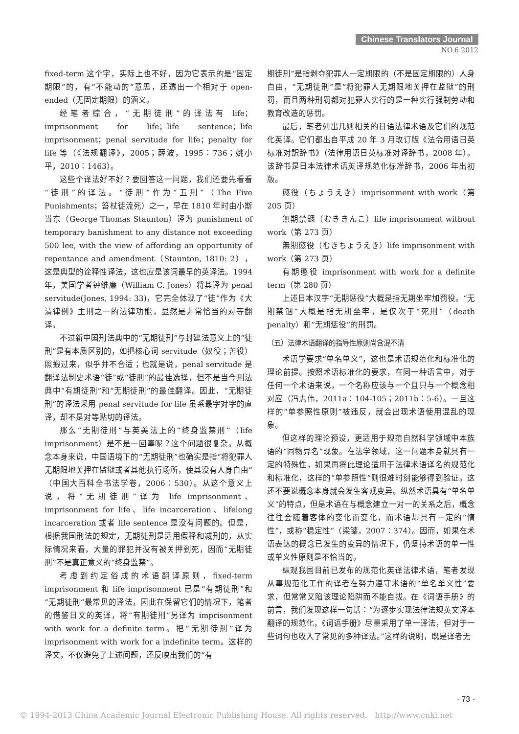Chinese Translators Journal
NO.6 2012
fixed-term 这个字，实际上也不好，因为它表示的是“固定期限”的，有“不能动的”意思，还透出一个相对于 open-ended（无固定期限）的涵义。
经笔者综合，“无期徒刑”的译法有 life；imprisonment for life；life sentence；life imprisonment；penal servitude for life；penalty for life 等（《法规翻译》，2005；薛波，1995：736；姚小平，2010：1463）。
这些个译法好不好？要回答这一问题，我们还要先看看“徒刑”的译法。“徒刑”作为“五刑”（The Five Punishments；笞杖徒流死）之一，早在 1810 年时由小斯当东（George Thomas Staunton）译为 punishment of temporary banishment to any distance not exceeding 500 lee, with the view of affording an opportunity of repentance and amendment（Staunton, 1810: 2），这是典型的诠释性译法，这也应是该词最早的英译法。1994 年，美国学者钟维廉（William C. Jones）将其译为 penal servitude(Jones, 1994: 33)，它完全体现了“徒”作为《大清律例》主刑之一的法律功能，显然是非常恰当的对等翻译。
不过新中国刑法典中的“无期徒刑”与封建法意义上的“徒刑”是有本质区别的，如把核心词 servitude（奴役；苦役）照搬过来，似乎并不合适；也就是说，penal servitude 是翻译法制史术语“徒”或“徒刑”的最佳选择，但不是当今刑法典中“有期徒刑”和“无期徒刑”的最佳翻译。因此，“无期徒刑”的译法采用 penal servitude for life 虽系最字对字的直译，却不是对等贴切的译法。
那么“无期徒刑”与英美法上的“终身监禁刑”（life imprisonment）是不是一回事呢？这个问题很复杂。从概念本身来说，中国语境下的“无期徒刑”也确实是指“将犯罪人无期限地关押在监狱或者其他执行场所，使其没有人身自由”（中国大百科全书法学卷，2006：530）。从这个意义上说，将“无期徒刑”译为 life imprisonment、imprisonment for life、life incarceration、lifelong incarceration 或者 life sentence 是没有问题的。但是，根据我国刑法的规定，无期徒刑是适用假释和减刑的，从实际情况来看，大量的罪犯并没有被关押到死，因而“无期徒刑”不是真正意义的“终身监禁”。
考虑到约定俗成的术语翻译原则，fixed-term imprisonment 和 life imprisonment 已是“有期徒刑”和“无期徒刑”最常见的译法，因此在保留它们的情况下，笔者的借鉴日文的英译，将“有期徒刑”另译为 imprisonment with work for a definite term。把“无期徒刑”译为 imprisonment with work for a indefinite term。这样的译文，不仅避免了上述问题，还反映出我们的“有
期徒刑”是指剥夺犯罪人一定期限的（不是固定期限的）人身自由，“无期徒刑”是“将犯罪人无期限地关押在监狱”的刑罚，而且两种刑罚都对犯罪人实行的是一种实行强制劳动和教育改造的惩罚。
最后，笔者列出几则相关的日语法律术语及它们的规范化英译。它们都出自平成 20 年 3 月改订版《法令用语日英标准对訳辞书》（法律用语日英标准对译辞书，2008 年）。该辞书是日本法律术语英译规范化标准辞书，2006 年出初版。
懲役（ちょうえき）imprisonment with work（第 205 页）
無期禁錮（むききんこ）life imprisonment without work（第 273 页）
無期懲役（むきちょうえき）life imprisonment with work（第 273 页）
有期懲役 imprisonment with work for a definite term（第 280 页）
上述日本汉字“无期惩役”大概是指无期坐牢加罚役。“无期禁锢”大概是指无期坐牢，是仅次于“死刑”（death penalty）和“无期惩役”的刑罚。
（五）法律术语翻译的指导性原则尚含混不清
术语学要求“单名单义”，这也是术语规范化和标准化的理论前提。按照术语标准化的要求，在同一种语言中，对于任何一个术语来说，一个名称应该与一个且只与一个概念相对应（冯志伟，2011a：104-105；2011b：5-6）。一旦这样的“单参照性原则”被违反，就会出现术语使用混乱的现象。
但这样的理论预设，更适用于规范自然科学领域中本族语的“同物异名”现象。在法学领域，这一问题本身就具有一定的特殊性，如果再将此理论适用于法律术语译名的规范化和标准化，这样的“单参照性”则很难时刻能够得到验证。这还不要说概念本身就会发生客观变异。纵然术语具有“单名单义”的特点，但是术语在与概念建立一对一的关系之后，概念往往会随着客体的变化而变化，而术语却具有一定的“惰性”，或称“稳定性”（梁镛，2007：374）。因而，如果在术语表达的概念已发生的变异的情况下，仍坚持术语的单一性或单义性原则是不恰当的。
纵观我国目前已发布的规范化英译法律术语，笔者发现从事规范化工作的译者在努力遵守术语的“单名单义性”要求，但常常又陷该理论陷阱而不能自拔。在《词语手册》的前言，我们发现这样一句话：“为逐步实现法律法规英文译本翻译的规范化，《词语手册》尽量采用了单一译法，但对于一些词句也收入了常见的多种译法。”这样的说明，既是译者无
· 73 ·
© 1994-2013 China Academic Journal Electronic Publishing House. All rights reserved. http://www.cnki.net